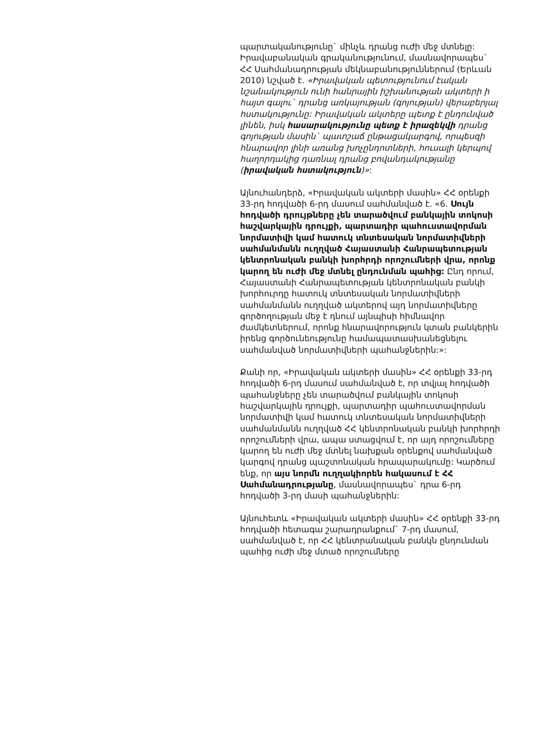պարտականությունը` մինչև դրանց ուժի մեջ մտնելը: Իրավաբանական գրականությունում, մասնավորապես` ՀՀ Սահմանադրության մեկնաբանություններում (Երևան 2010) նշված է. «Իրավական պետությունում էական նշանակություն ունի հանրային իշխանության ակտերի ի հայտ գալու` դրանց առկայության (գոյության) վերաբերյալ հստակությունը: Իրավական ակտերը պետք է ընդունված լինեն, իսկ հասարակությունը պետք է իրազեկվի դրանց գոյության մասին` պատշաճ ընթացակարգով, որպեսզի հնարավոր լինի առանց խոչընդոտների, հուսալի կերպով հաղորդակից դառնալ դրանց բովանդակությանը (իրավական հստակություն)»:
Այնուհանդերձ, «Իրավական ակտերի մասին» ՀՀ օրենքի 33-րդ հոդվածի 6-րդ մասում սահմանված է. «6. Սույն հոդվածի դրույթները չեն տարածվում բանկային տոկոսի հաշվարկային դրույքի, պարտադիր պահուստավորման նորմատիվի կամ հատուկ տնտեսական նորմատիվների սահմանմանն ուղղված Հայաստանի Հանրապետության կենտրոնական բանկի խորհրդի որոշումների վրա, որոնք կարող են ուժի մեջ մտնել ընդունման պահից: Ընդ որում, Հայաստանի Հանրապետության կենտրոնական բանկի խորհուրդը հատուկ տնտեսական նորմատիվների սահմանմանն ուղղված ակտերով այդ նորմատիվները գործողության մեջ է դնում այնպիսի հիմնավոր ժամկետներում, որոնք հնարավորություն կտան բանկերին իրենց գործունեությունը համապատասխանեցնելու սահմանված նորմատիվների պահանջներին:»:
Քանի որ, «Իրավական ակտերի մասին» ՀՀ օրենքի 33-րդ հոդվածի 6-րդ մասում սահմանված է, որ տվյալ հոդվածի պահանջները չեն տարածվում բանկային տոկոսի հաշվարկային դրույքի, պարտադիր պահուստավորման նորմատիվի կամ հատուկ տնտեսական նորմատիվների սահմանմանն ուղղված ՀՀ կենտրոնական բանկի խորհրդի որոշումների վրա, ապա ստացվում է, որ այդ որոշումները կարող են ուժի մեջ մտնել նախքան օրենքով սահմանված կարգով դրանց պաշտոնական հրապարակումը: Կարծում ենք, որ այս նորմն ուղղակիորեն հակասում է ՀՀ Սահմանադրությանը, մասնավորապես` դրա 6-րդ հոդվածի 3-րդ մասի պահանջներին:
Այնուհետև «Իրավական ակտերի մասին» ՀՀ օրենքի 33-րդ հոդվածի հետագա շարադրանքում` 7-րդ մասում, սահմանված է, որ ՀՀ կենտրանական բանկն ընդունման պահից ուժի մեջ մտած որոշումները